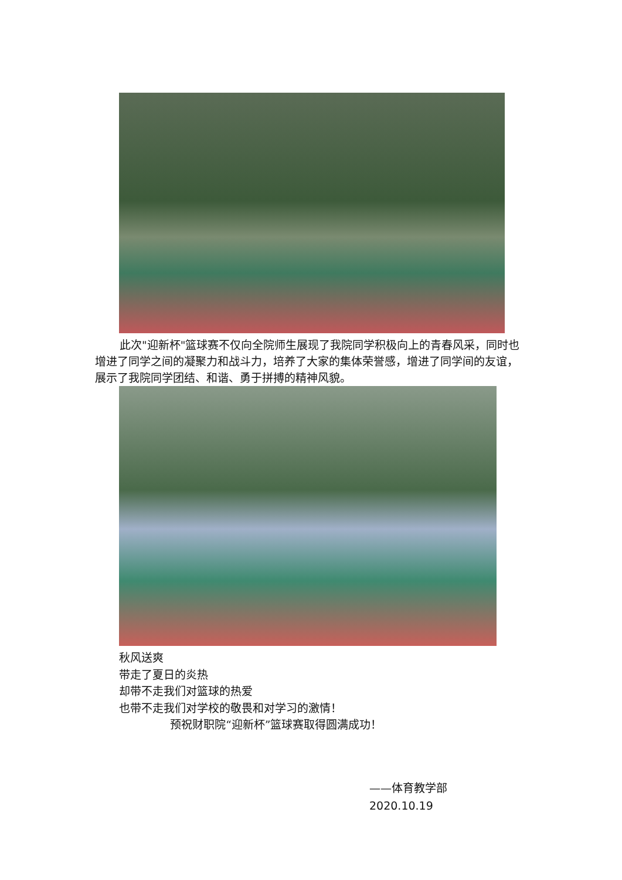此次"迎新杯"篮球赛不仅向全院师生展现了我院同学积极向上的青春风采，同时也增进了同学之间的凝聚力和战斗力，培养了大家的集体荣誉感，增进了同学间的友谊，展示了我院同学团结、和谐、勇于拼搏的精神风貌。
秋风送爽
带走了夏日的炎热
却带不走我们对篮球的热爱
也带不走我们对学校的敬畏和对学习的激情！
预祝财职院“迎新杯”篮球赛取得圆满成功！
——体育教学部
2020.10.19